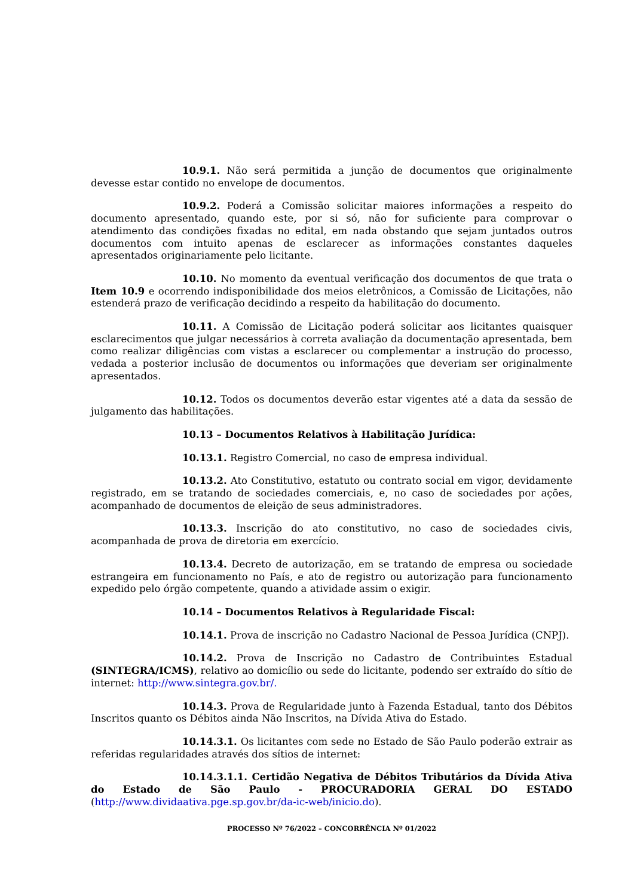10.9.1. Não será permitida a junção de documentos que originalmente devesse estar contido no envelope de documentos.
10.9.2. Poderá a Comissão solicitar maiores informações a respeito do documento apresentado, quando este, por si só, não for suficiente para comprovar o atendimento das condições fixadas no edital, em nada obstando que sejam juntados outros documentos com intuito apenas de esclarecer as informações constantes daqueles apresentados originariamente pelo licitante.
10.10. No momento da eventual verificação dos documentos de que trata o Item 10.9 e ocorrendo indisponibilidade dos meios eletrônicos, a Comissão de Licitações, não estenderá prazo de verificação decidindo a respeito da habilitação do documento.
10.11. A Comissão de Licitação poderá solicitar aos licitantes quaisquer esclarecimentos que julgar necessários à correta avaliação da documentação apresentada, bem como realizar diligências com vistas a esclarecer ou complementar a instrução do processo, vedada a posterior inclusão de documentos ou informações que deveriam ser originalmente apresentados.
10.12. Todos os documentos deverão estar vigentes até a data da sessão de julgamento das habilitações.
10.13 – Documentos Relativos à Habilitação Jurídica:
10.13.1. Registro Comercial, no caso de empresa individual.
10.13.2. Ato Constitutivo, estatuto ou contrato social em vigor, devidamente registrado, em se tratando de sociedades comerciais, e, no caso de sociedades por ações, acompanhado de documentos de eleição de seus administradores.
10.13.3. Inscrição do ato constitutivo, no caso de sociedades civis, acompanhada de prova de diretoria em exercício.
10.13.4. Decreto de autorização, em se tratando de empresa ou sociedade estrangeira em funcionamento no País, e ato de registro ou autorização para funcionamento expedido pelo órgão competente, quando a atividade assim o exigir.
10.14 – Documentos Relativos à Regularidade Fiscal:
10.14.1. Prova de inscrição no Cadastro Nacional de Pessoa Jurídica (CNPJ).
10.14.2. Prova de Inscrição no Cadastro de Contribuintes Estadual (SINTEGRA/ICMS), relativo ao domicílio ou sede do licitante, podendo ser extraído do sítio de internet: http://www.sintegra.gov.br/.
10.14.3. Prova de Regularidade junto à Fazenda Estadual, tanto dos Débitos Inscritos quanto os Débitos ainda Não Inscritos, na Dívida Ativa do Estado.
10.14.3.1. Os licitantes com sede no Estado de São Paulo poderão extrair as referidas regularidades através dos sítios de internet:
10.14.3.1.1. Certidão Negativa de Débitos Tributários da Dívida Ativa do Estado de São Paulo - PROCURADORIA GERAL DO ESTADO (http://www.dividaativa.pge.sp.gov.br/da-ic-web/inicio.do).
PROCESSO Nº 76/2022 – CONCORRÊNCIA Nº 01/2022